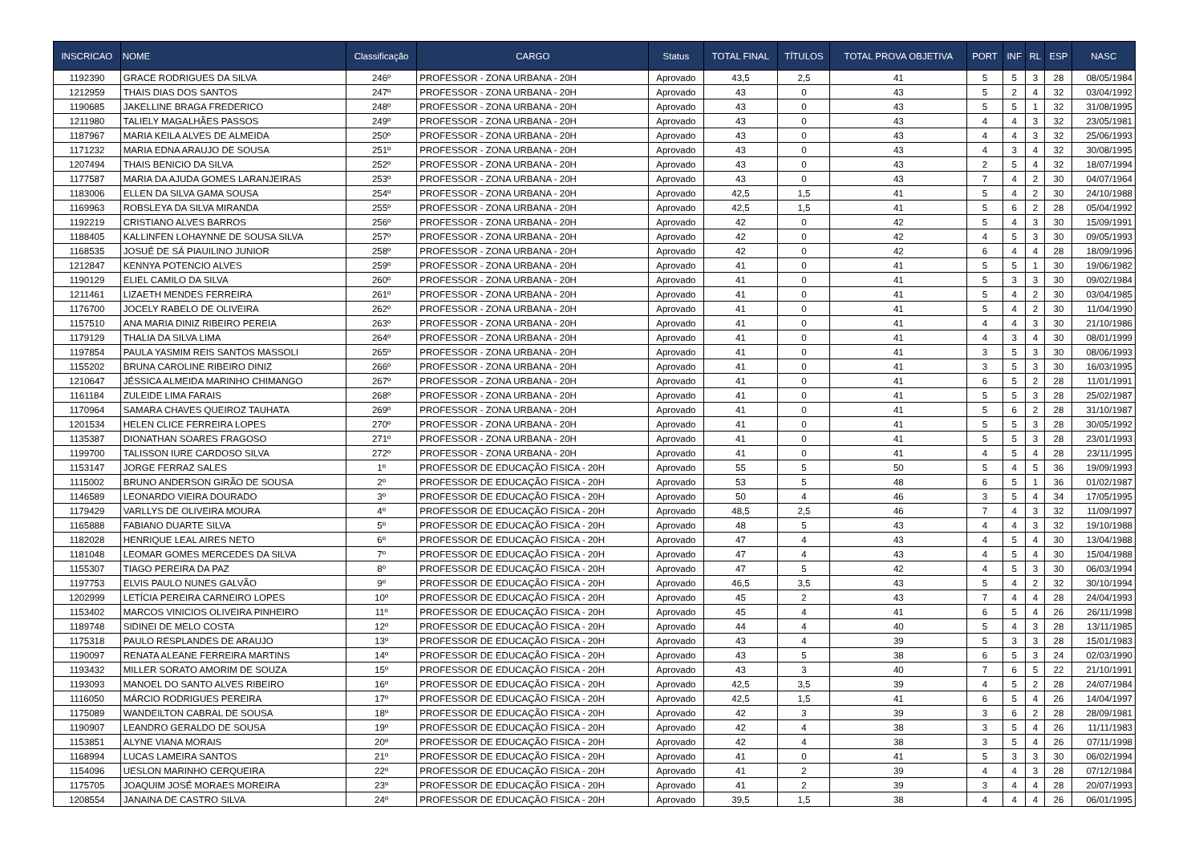| INSCRICAO | NOME | Classificação | CARGO | Status | TOTAL FINAL | TÍTULOS | TOTAL PROVA OBJETIVA | PORT | INF | RL | ESP | NASC |
| --- | --- | --- | --- | --- | --- | --- | --- | --- | --- | --- | --- | --- |
| 1192390 | GRACE RODRIGUES DA SILVA | 246º | PROFESSOR - ZONA URBANA - 20H | Aprovado | 43,5 | 2,5 | 41 | 5 | 5 | 3 | 28 | 08/05/1984 |
| 1212959 | THAIS DIAS DOS SANTOS | 247º | PROFESSOR - ZONA URBANA - 20H | Aprovado | 43 | 0 | 43 | 5 | 2 | 4 | 32 | 03/04/1992 |
| 1190685 | JAKELLINE BRAGA FREDERICO | 248º | PROFESSOR - ZONA URBANA - 20H | Aprovado | 43 | 0 | 43 | 5 | 5 | 1 | 32 | 31/08/1995 |
| 1211980 | TALIELY MAGALHÃES PASSOS | 249º | PROFESSOR - ZONA URBANA - 20H | Aprovado | 43 | 0 | 43 | 4 | 4 | 3 | 32 | 23/05/1981 |
| 1187967 | MARIA KEILA ALVES DE ALMEIDA | 250º | PROFESSOR - ZONA URBANA - 20H | Aprovado | 43 | 0 | 43 | 4 | 4 | 3 | 32 | 25/06/1993 |
| 1171232 | MARIA EDNA ARAUJO DE SOUSA | 251º | PROFESSOR - ZONA URBANA - 20H | Aprovado | 43 | 0 | 43 | 4 | 3 | 4 | 32 | 30/08/1995 |
| 1207494 | THAIS BENICIO DA SILVA | 252º | PROFESSOR - ZONA URBANA - 20H | Aprovado | 43 | 0 | 43 | 2 | 5 | 4 | 32 | 18/07/1994 |
| 1177587 | MARIA DA AJUDA GOMES LARANJEIRAS | 253º | PROFESSOR - ZONA URBANA - 20H | Aprovado | 43 | 0 | 43 | 7 | 4 | 2 | 30 | 04/07/1964 |
| 1183006 | ELLEN DA SILVA GAMA SOUSA | 254º | PROFESSOR - ZONA URBANA - 20H | Aprovado | 42,5 | 1,5 | 41 | 5 | 4 | 2 | 30 | 24/10/1988 |
| 1169963 | ROBSLEYA DA SILVA MIRANDA | 255º | PROFESSOR - ZONA URBANA - 20H | Aprovado | 42,5 | 1,5 | 41 | 5 | 6 | 2 | 28 | 05/04/1992 |
| 1192219 | CRISTIANO ALVES BARROS | 256º | PROFESSOR - ZONA URBANA - 20H | Aprovado | 42 | 0 | 42 | 5 | 4 | 3 | 30 | 15/09/1991 |
| 1188405 | KALLINFEN LOHAYNNE DE SOUSA SILVA | 257º | PROFESSOR - ZONA URBANA - 20H | Aprovado | 42 | 0 | 42 | 4 | 5 | 3 | 30 | 09/05/1993 |
| 1168535 | JOSUÉ DE SÁ PIAUILINO JUNIOR | 258º | PROFESSOR - ZONA URBANA - 20H | Aprovado | 42 | 0 | 42 | 6 | 4 | 4 | 28 | 18/09/1996 |
| 1212847 | KENNYA POTENCIO ALVES | 259º | PROFESSOR - ZONA URBANA - 20H | Aprovado | 41 | 0 | 41 | 5 | 5 | 1 | 30 | 19/06/1982 |
| 1190129 | ELIEL CAMILO DA SILVA | 260º | PROFESSOR - ZONA URBANA - 20H | Aprovado | 41 | 0 | 41 | 5 | 3 | 3 | 30 | 09/02/1984 |
| 1211461 | LIZAETH MENDES FERREIRA | 261º | PROFESSOR - ZONA URBANA - 20H | Aprovado | 41 | 0 | 41 | 5 | 4 | 2 | 30 | 03/04/1985 |
| 1176700 | JOCELY RABELO DE OLIVEIRA | 262º | PROFESSOR - ZONA URBANA - 20H | Aprovado | 41 | 0 | 41 | 5 | 4 | 2 | 30 | 11/04/1990 |
| 1157510 | ANA MARIA DINIZ RIBEIRO PEREIA | 263º | PROFESSOR - ZONA URBANA - 20H | Aprovado | 41 | 0 | 41 | 4 | 4 | 3 | 30 | 21/10/1986 |
| 1179129 | THALIA DA SILVA LIMA | 264º | PROFESSOR - ZONA URBANA - 20H | Aprovado | 41 | 0 | 41 | 4 | 3 | 4 | 30 | 08/01/1999 |
| 1197854 | PAULA YASMIM REIS SANTOS MASSOLI | 265º | PROFESSOR - ZONA URBANA - 20H | Aprovado | 41 | 0 | 41 | 3 | 5 | 3 | 30 | 08/06/1993 |
| 1155202 | BRUNA CAROLINE RIBEIRO DINIZ | 266º | PROFESSOR - ZONA URBANA - 20H | Aprovado | 41 | 0 | 41 | 3 | 5 | 3 | 30 | 16/03/1995 |
| 1210647 | JÉSSICA ALMEIDA MARINHO CHIMANGO | 267º | PROFESSOR - ZONA URBANA - 20H | Aprovado | 41 | 0 | 41 | 6 | 5 | 2 | 28 | 11/01/1991 |
| 1161184 | ZULEIDE LIMA FARAIS | 268º | PROFESSOR - ZONA URBANA - 20H | Aprovado | 41 | 0 | 41 | 5 | 5 | 3 | 28 | 25/02/1987 |
| 1170964 | SAMARA CHAVES QUEIROZ TAUHATA | 269º | PROFESSOR - ZONA URBANA - 20H | Aprovado | 41 | 0 | 41 | 5 | 6 | 2 | 28 | 31/10/1987 |
| 1201534 | HELEN CLICE FERREIRA LOPES | 270º | PROFESSOR - ZONA URBANA - 20H | Aprovado | 41 | 0 | 41 | 5 | 5 | 3 | 28 | 30/05/1992 |
| 1135387 | DIONATHAN SOARES FRAGOSO | 271º | PROFESSOR - ZONA URBANA - 20H | Aprovado | 41 | 0 | 41 | 5 | 5 | 3 | 28 | 23/01/1993 |
| 1199700 | TALISSON IURE CARDOSO SILVA | 272º | PROFESSOR - ZONA URBANA - 20H | Aprovado | 41 | 0 | 41 | 4 | 5 | 4 | 28 | 23/11/1995 |
| 1153147 | JORGE FERRAZ SALES | 1º | PROFESSOR DE EDUCAÇÃO FISICA - 20H | Aprovado | 55 | 5 | 50 | 5 | 4 | 5 | 36 | 19/09/1993 |
| 1115002 | BRUNO ANDERSON GIRÃO DE SOUSA | 2º | PROFESSOR DE EDUCAÇÃO FISICA - 20H | Aprovado | 53 | 5 | 48 | 6 | 5 | 1 | 36 | 01/02/1987 |
| 1146589 | LEONARDO VIEIRA DOURADO | 3º | PROFESSOR DE EDUCAÇÃO FISICA - 20H | Aprovado | 50 | 4 | 46 | 3 | 5 | 4 | 34 | 17/05/1995 |
| 1179429 | VARLLYS DE OLIVEIRA MOURA | 4º | PROFESSOR DE EDUCAÇÃO FISICA - 20H | Aprovado | 48,5 | 2,5 | 46 | 7 | 4 | 3 | 32 | 11/09/1997 |
| 1165888 | FABIANO DUARTE SILVA | 5º | PROFESSOR DE EDUCAÇÃO FISICA - 20H | Aprovado | 48 | 5 | 43 | 4 | 4 | 3 | 32 | 19/10/1988 |
| 1182028 | HENRIQUE LEAL AIRES NETO | 6º | PROFESSOR DE EDUCAÇÃO FISICA - 20H | Aprovado | 47 | 4 | 43 | 4 | 5 | 4 | 30 | 13/04/1988 |
| 1181048 | LEOMAR GOMES MERCEDES DA SILVA | 7º | PROFESSOR DE EDUCAÇÃO FISICA - 20H | Aprovado | 47 | 4 | 43 | 4 | 5 | 4 | 30 | 15/04/1988 |
| 1155307 | TIAGO PEREIRA DA PAZ | 8º | PROFESSOR DE EDUCAÇÃO FISICA - 20H | Aprovado | 47 | 5 | 42 | 4 | 5 | 3 | 30 | 06/03/1994 |
| 1197753 | ELVIS PAULO NUNES GALVÃO | 9º | PROFESSOR DE EDUCAÇÃO FISICA - 20H | Aprovado | 46,5 | 3,5 | 43 | 5 | 4 | 2 | 32 | 30/10/1994 |
| 1202999 | LETÍCIA PEREIRA CARNEIRO LOPES | 10º | PROFESSOR DE EDUCAÇÃO FISICA - 20H | Aprovado | 45 | 2 | 43 | 7 | 4 | 4 | 28 | 24/04/1993 |
| 1153402 | MARCOS VINICIOS OLIVEIRA PINHEIRO | 11º | PROFESSOR DE EDUCAÇÃO FISICA - 20H | Aprovado | 45 | 4 | 41 | 6 | 5 | 4 | 26 | 26/11/1998 |
| 1189748 | SIDINEI DE MELO COSTA | 12º | PROFESSOR DE EDUCAÇÃO FISICA - 20H | Aprovado | 44 | 4 | 40 | 5 | 4 | 3 | 28 | 13/11/1985 |
| 1175318 | PAULO RESPLANDES DE ARAUJO | 13º | PROFESSOR DE EDUCAÇÃO FISICA - 20H | Aprovado | 43 | 4 | 39 | 5 | 3 | 3 | 28 | 15/01/1983 |
| 1190097 | RENATA ALEANE FERREIRA MARTINS | 14º | PROFESSOR DE EDUCAÇÃO FISICA - 20H | Aprovado | 43 | 5 | 38 | 6 | 5 | 3 | 24 | 02/03/1990 |
| 1193432 | MILLER SORATO AMORIM DE SOUZA | 15º | PROFESSOR DE EDUCAÇÃO FISICA - 20H | Aprovado | 43 | 3 | 40 | 7 | 6 | 5 | 22 | 21/10/1991 |
| 1193093 | MANOEL DO SANTO ALVES RIBEIRO | 16º | PROFESSOR DE EDUCAÇÃO FISICA - 20H | Aprovado | 42,5 | 3,5 | 39 | 4 | 5 | 2 | 28 | 24/07/1984 |
| 1116050 | MÁRCIO RODRIGUES PEREIRA | 17º | PROFESSOR DE EDUCAÇÃO FISICA - 20H | Aprovado | 42,5 | 1,5 | 41 | 6 | 5 | 4 | 26 | 14/04/1997 |
| 1175089 | WANDEILTON CABRAL DE SOUSA | 18º | PROFESSOR DE EDUCAÇÃO FISICA - 20H | Aprovado | 42 | 3 | 39 | 3 | 6 | 2 | 28 | 28/09/1981 |
| 1190907 | LEANDRO GERALDO DE SOUSA | 19º | PROFESSOR DE EDUCAÇÃO FISICA - 20H | Aprovado | 42 | 4 | 38 | 3 | 5 | 4 | 26 | 11/11/1983 |
| 1153851 | ALYNE VIANA MORAIS | 20º | PROFESSOR DE EDUCAÇÃO FISICA - 20H | Aprovado | 42 | 4 | 38 | 3 | 5 | 4 | 26 | 07/11/1998 |
| 1168994 | LUCAS LAMEIRA SANTOS | 21º | PROFESSOR DE EDUCAÇÃO FISICA - 20H | Aprovado | 41 | 0 | 41 | 5 | 3 | 3 | 30 | 06/02/1994 |
| 1154096 | UESLON MARINHO CERQUEIRA | 22º | PROFESSOR DE EDUCAÇÃO FISICA - 20H | Aprovado | 41 | 2 | 39 | 4 | 4 | 3 | 28 | 07/12/1984 |
| 1175705 | JOAQUIM JOSÉ MORAES MOREIRA | 23º | PROFESSOR DE EDUCAÇÃO FISICA - 20H | Aprovado | 41 | 2 | 39 | 3 | 4 | 4 | 28 | 20/07/1993 |
| 1208554 | JANAINA DE CASTRO SILVA | 24º | PROFESSOR DE EDUCAÇÃO FISICA - 20H | Aprovado | 39,5 | 1,5 | 38 | 4 | 4 | 4 | 26 | 06/01/1995 |